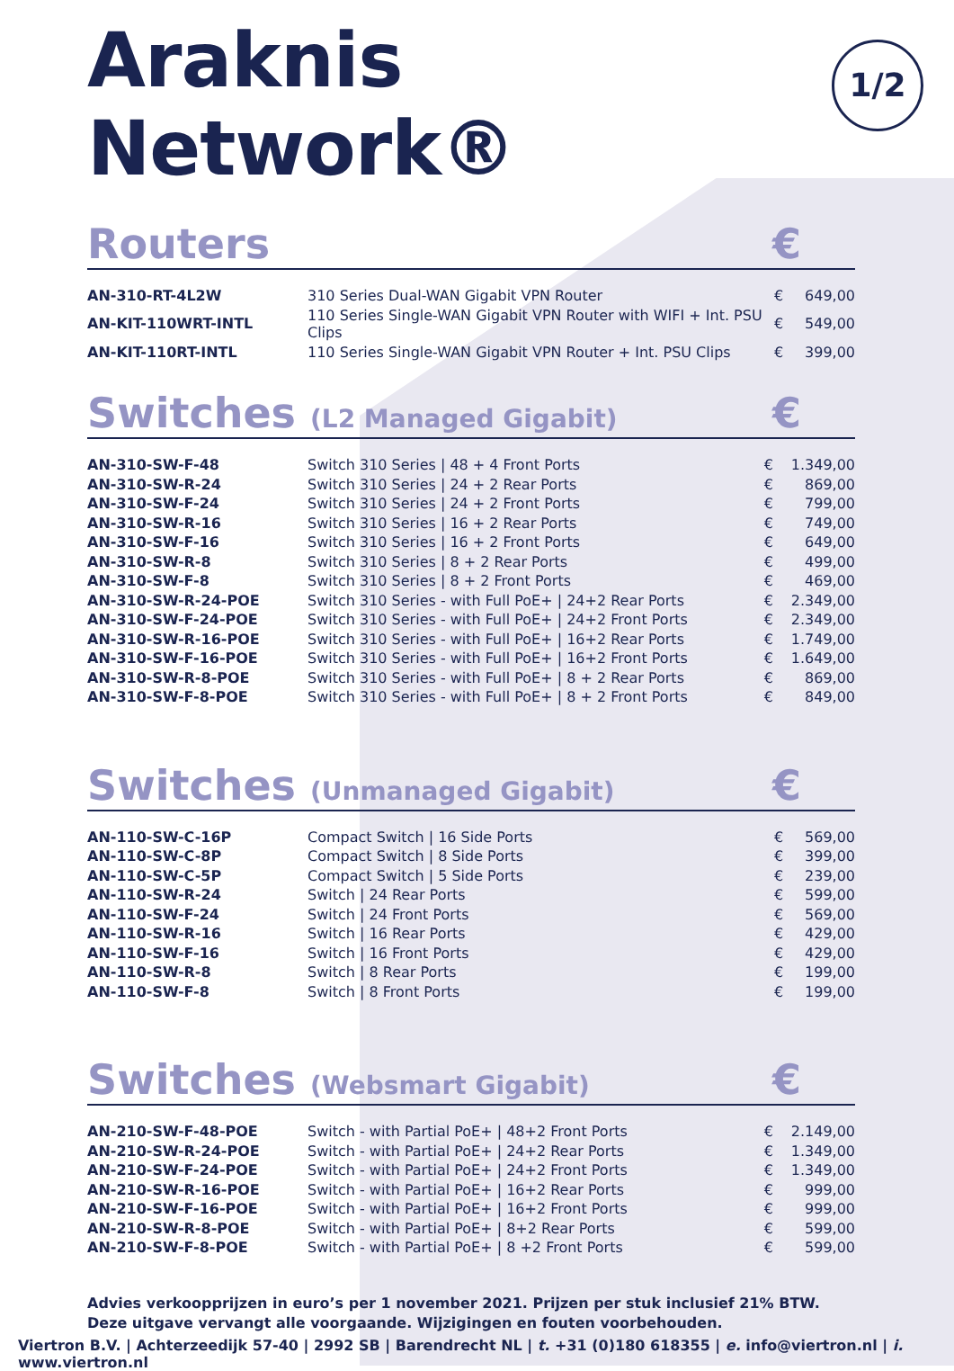Araknis Network®
1/2
Routers €
| AN-310-RT-4L2W | 310 Series Dual-WAN Gigabit VPN Router | € | 649,00 |
| AN-KIT-110WRT-INTL | 110 Series Single-WAN Gigabit VPN Router with WIFI + Int. PSU Clips | € | 549,00 |
| AN-KIT-110RT-INTL | 110 Series Single-WAN Gigabit VPN Router + Int. PSU Clips | € | 399,00 |
Switches (L2 Managed Gigabit) €
| AN-310-SW-F-48 | Switch 310 Series / 48 + 4 Front Ports | € | 1.349,00 |
| AN-310-SW-R-24 | Switch 310 Series / 24 + 2 Rear Ports | € | 869,00 |
| AN-310-SW-F-24 | Switch 310 Series / 24 + 2 Front Ports | € | 799,00 |
| AN-310-SW-R-16 | Switch 310 Series / 16 + 2 Rear Ports | € | 749,00 |
| AN-310-SW-F-16 | Switch 310 Series / 16 + 2 Front Ports | € | 649,00 |
| AN-310-SW-R-8 | Switch 310 Series / 8 + 2 Rear Ports | € | 499,00 |
| AN-310-SW-F-8 | Switch 310 Series / 8 + 2 Front Ports | € | 469,00 |
| AN-310-SW-R-24-POE | Switch 310 Series - with Full PoE+ / 24+2 Rear Ports | € | 2.349,00 |
| AN-310-SW-F-24-POE | Switch 310 Series - with Full PoE+ / 24+2 Front Ports | € | 2.349,00 |
| AN-310-SW-R-16-POE | Switch 310 Series - with Full PoE+ / 16+2 Rear Ports | € | 1.749,00 |
| AN-310-SW-F-16-POE | Switch 310 Series - with Full PoE+ / 16+2 Front Ports | € | 1.649,00 |
| AN-310-SW-R-8-POE | Switch 310 Series - with Full PoE+ / 8 + 2 Rear Ports | € | 869,00 |
| AN-310-SW-F-8-POE | Switch 310 Series - with Full PoE+ / 8 + 2 Front Ports | € | 849,00 |
Switches (Unmanaged Gigabit) €
| AN-110-SW-C-16P | Compact Switch / 16 Side Ports | € | 569,00 |
| AN-110-SW-C-8P | Compact Switch / 8 Side Ports | € | 399,00 |
| AN-110-SW-C-5P | Compact Switch / 5 Side Ports | € | 239,00 |
| AN-110-SW-R-24 | Switch / 24 Rear Ports | € | 599,00 |
| AN-110-SW-F-24 | Switch / 24 Front Ports | € | 569,00 |
| AN-110-SW-R-16 | Switch / 16 Rear Ports | € | 429,00 |
| AN-110-SW-F-16 | Switch / 16 Front Ports | € | 429,00 |
| AN-110-SW-R-8 | Switch / 8 Rear Ports | € | 199,00 |
| AN-110-SW-F-8 | Switch / 8 Front Ports | € | 199,00 |
Switches (Websmart Gigabit) €
| AN-210-SW-F-48-POE | Switch - with Partial PoE+ / 48+2 Front Ports | € | 2.149,00 |
| AN-210-SW-R-24-POE | Switch - with Partial PoE+ / 24+2 Rear Ports | € | 1.349,00 |
| AN-210-SW-F-24-POE | Switch - with Partial PoE+ / 24+2 Front Ports | € | 1.349,00 |
| AN-210-SW-R-16-POE | Switch - with Partial PoE+ / 16+2 Rear Ports | € | 999,00 |
| AN-210-SW-F-16-POE | Switch - with Partial PoE+ / 16+2 Front Ports | € | 999,00 |
| AN-210-SW-R-8-POE | Switch - with Partial PoE+ / 8+2 Rear Ports | € | 599,00 |
| AN-210-SW-F-8-POE | Switch - with Partial PoE+ / 8 +2 Front Ports | € | 599,00 |
Advies verkoopprijzen in euro’s per 1 november 2021. Prijzen per stuk inclusief 21% BTW.
Deze uitgave vervangt alle voorgaande. Wijzigingen en fouten voorbehouden.
Viertron B.V. | Achterzeedijk 57-40 | 2992 SB | Barendrecht NL | t. +31 (0)180 618355 | e. info@viertron.nl | i. www.viertron.nl